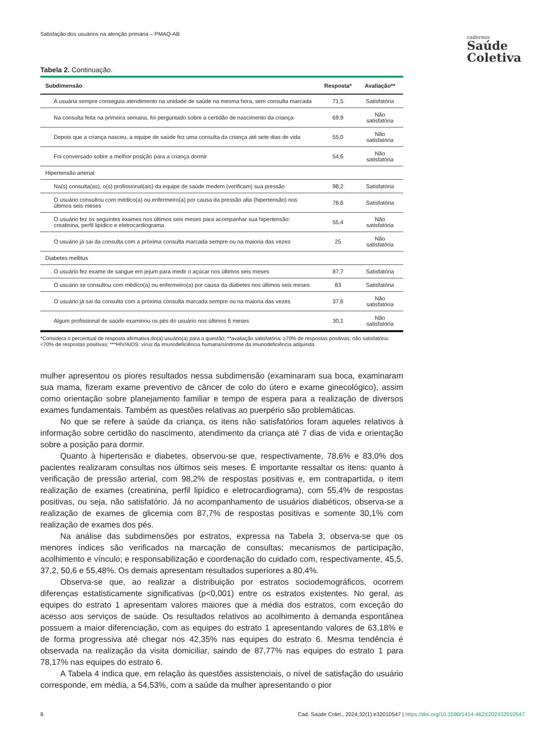Satisfação dos usuários na atenção primária – PMAQ-AB
cadernos
Saúde
Coletiva
Tabela 2. Continuação.
| Subdimensão | Resposta* | Avaliação** |
| --- | --- | --- |
| A usuária sempre conseguia atendimento na unidade de saúde na mesma hora, sem consulta marcada | 71,5 | Satisfatória |
| Na consulta feita na primeira semana, foi perguntado sobre a certidão de nascimento da criança | 69,9 | Não satisfatória |
| Depois que a criança nasceu, a equipe de saúde fez uma consulta da criança até sete dias de vida | 55,0 | Não satisfatória |
| Foi conversado sobre a melhor posição para a criança dormir | 54,6 | Não satisfatória |
| Hipertensão arterial | | |
| Na(s) consulta(as), o(s) profissional(ais) da equipe de saúde medem (verificam) sua pressão | 98,2 | Satisfatória |
| O usuário consultou com médico(a) ou enfermeiro(a) por causa da pressão alta (hipertensão) nos últimos seis meses | 78,6 | Satisfatória |
| O usuário fez os seguintes exames nos últimos seis meses para acompanhar sua hipertensão: creatinina, perfil lipídico e eletrocardiograma | 55,4 | Não satisfatória |
| O usuário já sai da consulta com a próxima consulta marcada sempre ou na maioria das vezes | 25 | Não satisfatória |
| Diabetes mellitus | | |
| O usuário fez exame de sangue em jejum para medir o açúcar nos últimos seis meses | 87,7 | Satisfatória |
| O usuário se consultou com médico(a) ou enfermeiro(a) por causa da diabetes nos últimos seis meses | 83 | Satisfatória |
| O usuário já sai da consulta com a próxima consulta marcada sempre ou na maioria das vezes | 37,6 | Não satisfatória |
| Algum profissional de saúde examinou os pés do usuário nos últimos 6 meses | 30,1 | Não satisfatória |
*Considera o percentual de resposta afirmativa do(a) usuário(a) para a questão; **avaliação satisfatória: ≥70% de respostas positivas; não satisfatória: <70% de respostas positivas; ***HIV/AIDS: vírus da imunodeficiência humana/síndrome da imunodeficiência adquirida.
mulher apresentou os piores resultados nessa subdimensão (examinaram sua boca, examinaram sua mama, fizeram exame preventivo de câncer de colo do útero e exame ginecológico), assim como orientação sobre planejamento familiar e tempo de espera para a realização de diversos exames fundamentais. Também as questões relativas ao puerpério são problemáticas.
No que se refere à saúde da criança, os itens não satisfatórios foram aqueles relativos à informação sobre certidão do nascimento, atendimento da criança até 7 dias de vida e orientação sobre a posição para dormir.
Quanto à hipertensão e diabetes, observou-se que, respectivamente, 78,6% e 83,0% dos pacientes realizaram consultas nos últimos seis meses. É importante ressaltar os itens: quanto à verificação de pressão arterial, com 98,2% de respostas positivas e, em contrapartida, o item realização de exames (creatinina, perfil lipídico e eletrocardiograma), com 55,4% de respostas positivas, ou seja, não satisfatório. Já no acompanhamento de usuários diabéticos, observa-se a realização de exames de glicemia com 87,7% de respostas positivas e somente 30,1% com realização de exames dos pés.
Na análise das subdimensões por estratos, expressa na Tabela 3, observa-se que os menores índices são verificados na marcação de consultas; mecanismos de participação, acolhimento e vínculo; e responsabilização e coordenação do cuidado com, respectivamente, 45,5, 37,2, 50,6 e 55,48%. Os demais apresentam resultados superiores a 80,4%.
Observa-se que, ao realizar a distribuição por estratos sociodemográficos, ocorrem diferenças estatisticamente significativas (p<0,001) entre os estratos existentes. No geral, as equipes do estrato 1 apresentam valores maiores que a média dos estratos, com exceção do acesso aos serviços de saúde. Os resultados relativos ao acolhimento à demanda espontânea possuem a maior diferenciação, com as equipes do estrato 1 apresentando valores de 63,18% e de forma progressiva até chegar nos 42,35% nas equipes do estrato 6. Mesma tendência é observada na realização da visita domiciliar, saindo de 87,77% nas equipes do estrato 1 para 78,17% nas equipes do estrato 6.
A Tabela 4 indica que, em relação às questões assistenciais, o nível de satisfação do usuário corresponde, em média, a 54,53%, com a saúde da mulher apresentando o pior
8 Cad. Saúde Colet., 2024;32(1):e32010547 | https://doi.org/10.1590/1414-462X202432010547